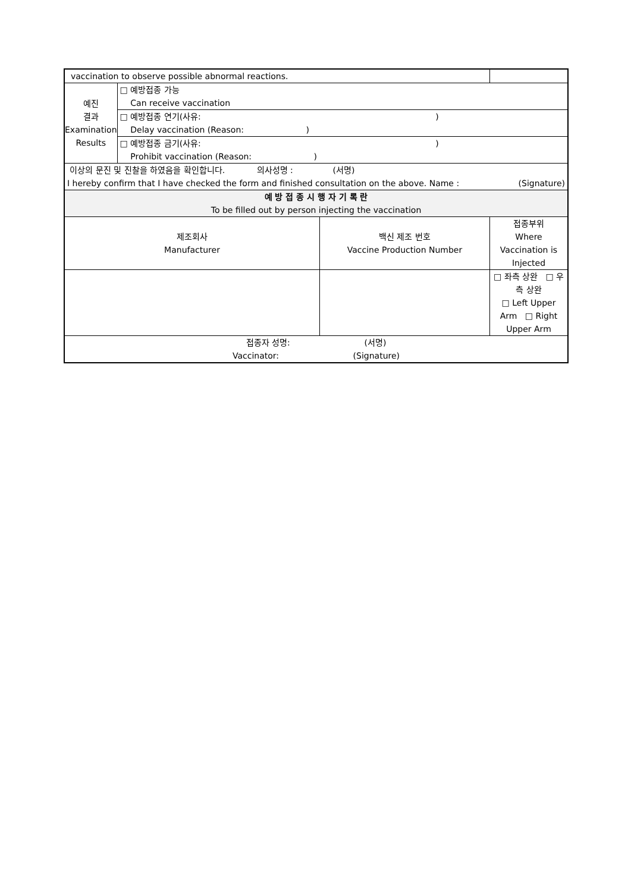| vaccination to observe possible abnormal reactions. | | | |
| 예진 결과 Examination Results | □ 예방접종 가능 Can receive vaccination | | |
| | □ 예방접종 연기(사유: ) Delay vaccination (Reason: ) | | |
| | □ 예방접종 금기(사유: ) Prohibit vaccination (Reason: ) | | |
| 이상의 문진 및 진찰을 하였음을 확인합니다. 의사성명 : (서명) I hereby confirm that I have checked the form and finished consultation on the above. Name : (Signature) | | | |
| 예 방 접 종 시 행 자 기 록 란 To be filled out by person injecting the vaccination | | | |
| 제조회사 Manufacturer | | 백신 제조 번호 Vaccine Production Number | 접종부위 Where Vaccination is Injected |
| | | | □ 좌측 상완 □ 우측 상완 □ Left Upper Arm □ Right Upper Arm |
| 접종자 성명: (서명) Vaccinator: (Signature) | | | |